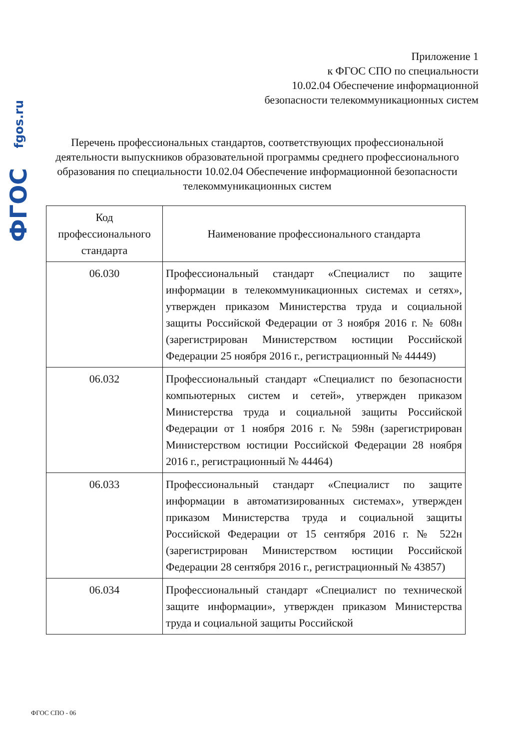fgos.ru
ФГОС
Приложение 1
к ФГОС СПО по специальности
10.02.04 Обеспечение информационной
безопасности телекоммуникационных систем
Перечень профессиональных стандартов, соответствующих профессиональной деятельности выпускников образовательной программы среднего профессионального образования по специальности 10.02.04 Обеспечение информационной безопасности телекоммуникационных систем
| Код профессионального стандарта | Наименование профессионального стандарта |
| --- | --- |
| 06.030 | Профессиональный стандарт «Специалист по защите информации в телекоммуникационных системах и сетях», утвержден приказом Министерства труда и социальной защиты Российской Федерации от 3 ноября 2016 г. № 608н (зарегистрирован Министерством юстиции Российской Федерации 25 ноября 2016 г., регистрационный № 44449) |
| 06.032 | Профессиональный стандарт «Специалист по безопасности компьютерных систем и сетей», утвержден приказом Министерства труда и социальной защиты Российской Федерации от 1 ноября 2016 г. № 598н (зарегистрирован Министерством юстиции Российской Федерации 28 ноября 2016 г., регистрационный № 44464) |
| 06.033 | Профессиональный стандарт «Специалист по защите информации в автоматизированных системах», утвержден приказом Министерства труда и социальной защиты Российской Федерации от 15 сентября 2016 г. № 522н (зарегистрирован Министерством юстиции Российской Федерации 28 сентября 2016 г., регистрационный № 43857) |
| 06.034 | Профессиональный стандарт «Специалист по технической защите информации», утвержден приказом Министерства труда и социальной защиты Российской |
ФГОС СПО - 06